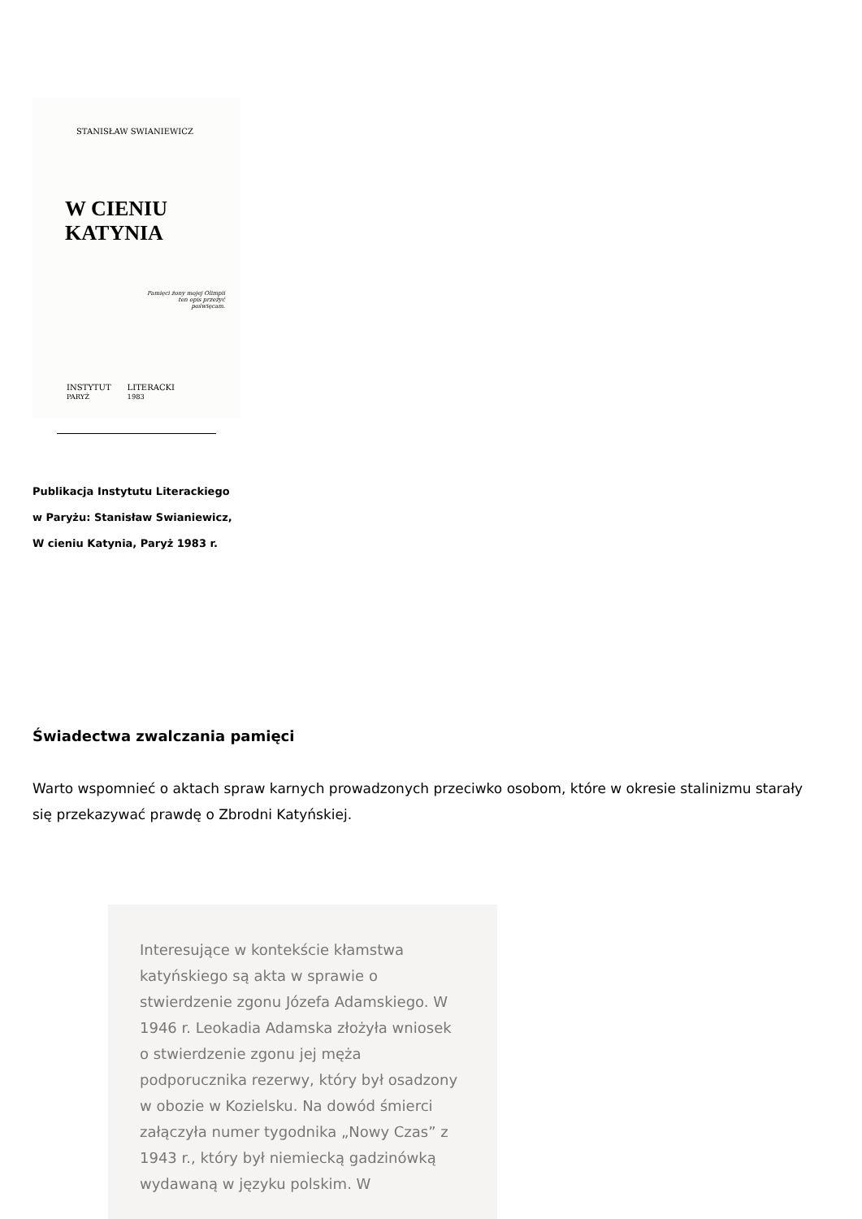STANISŁAW SWIANIEWICZ
W CIENIU KATYNIA
Pamięci żony mojej Olimpii ten opis przeżyć poświęcam.
INSTYTUT
PARYŻ LITERACKI
1983
Publikacja Instytutu Literackiego
w Paryżu: Stanisław Swianiewicz,
W cieniu Katynia, Paryż 1983 r.
Świadectwa zwalczania pamięci
Warto wspomnieć o aktach spraw karnych prowadzonych przeciwko osobom, które w okresie stalinizmu starały się przekazywać prawdę o Zbrodni Katyńskiej.
Interesujące w kontekście kłamstwa katyńskiego są akta w sprawie o stwierdzenie zgonu Józefa Adamskiego. W 1946 r. Leokadia Adamska złożyła wniosek o stwierdzenie zgonu jej męża podporucznika rezerwy, który był osadzony w obozie w Kozielsku. Na dowód śmierci załączyła numer tygodnika „Nowy Czas” z 1943 r., który był niemiecką gadzinówką wydawaną w języku polskim. W